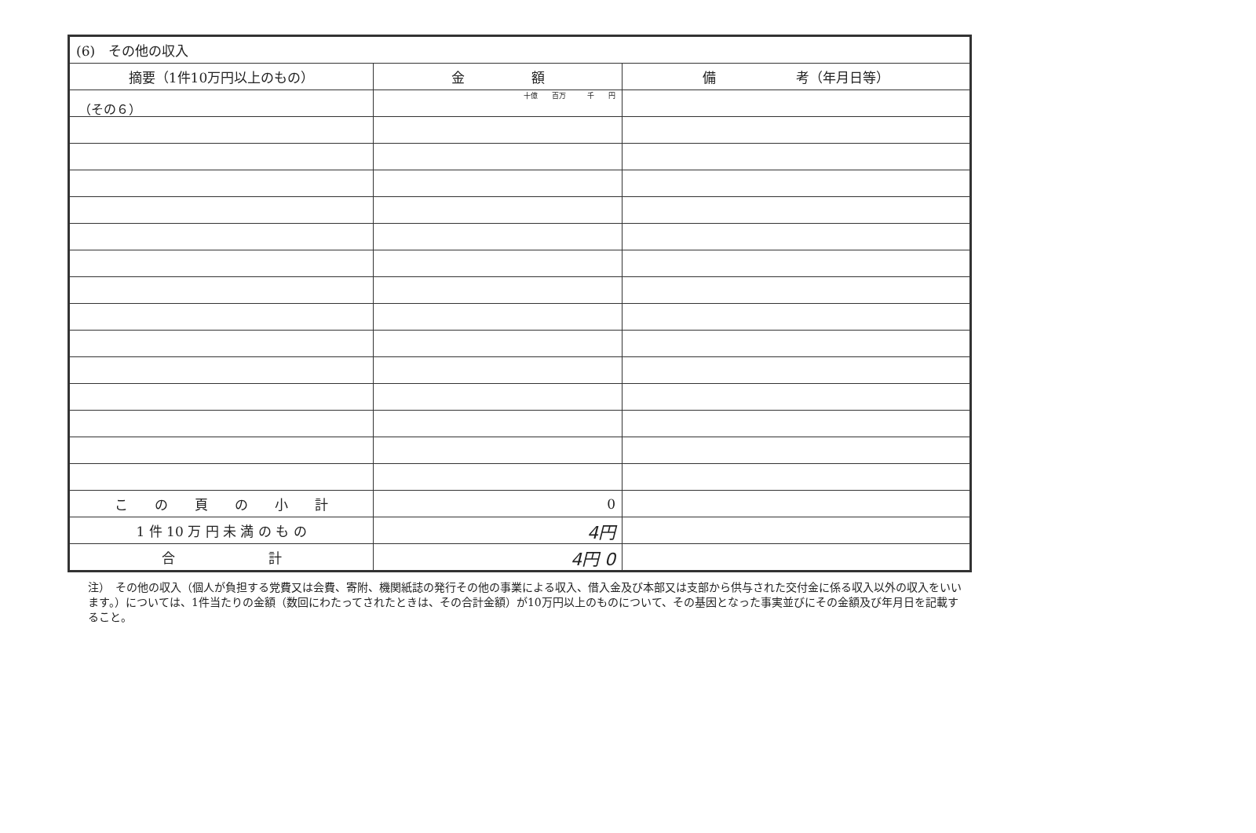（その６）
| (6) その他の収入 | | |
| 摘要（1件10万円以上のもの） | 金 額 | 備 考（年月日等） |
| | 十億 百万 千 円 | |
| こ の 頁 の 小 計 | 0 | |
| 1 件 10 万 円 未 満 の も の | 4円 | |
| 合 計 | 4円 0 | |
注）　その他の収入（個人が負担する党費又は会費、寄附、機関紙誌の発行その他の事業による収入、借入金及び本部又は支部から供与された交付金に係る収入以外の収入をいいます。）については、1件当たりの金額（数回にわたってされたときは、その合計金額）が10万円以上のものについて、その基因となった事実並びにその金額及び年月日を記載すること。